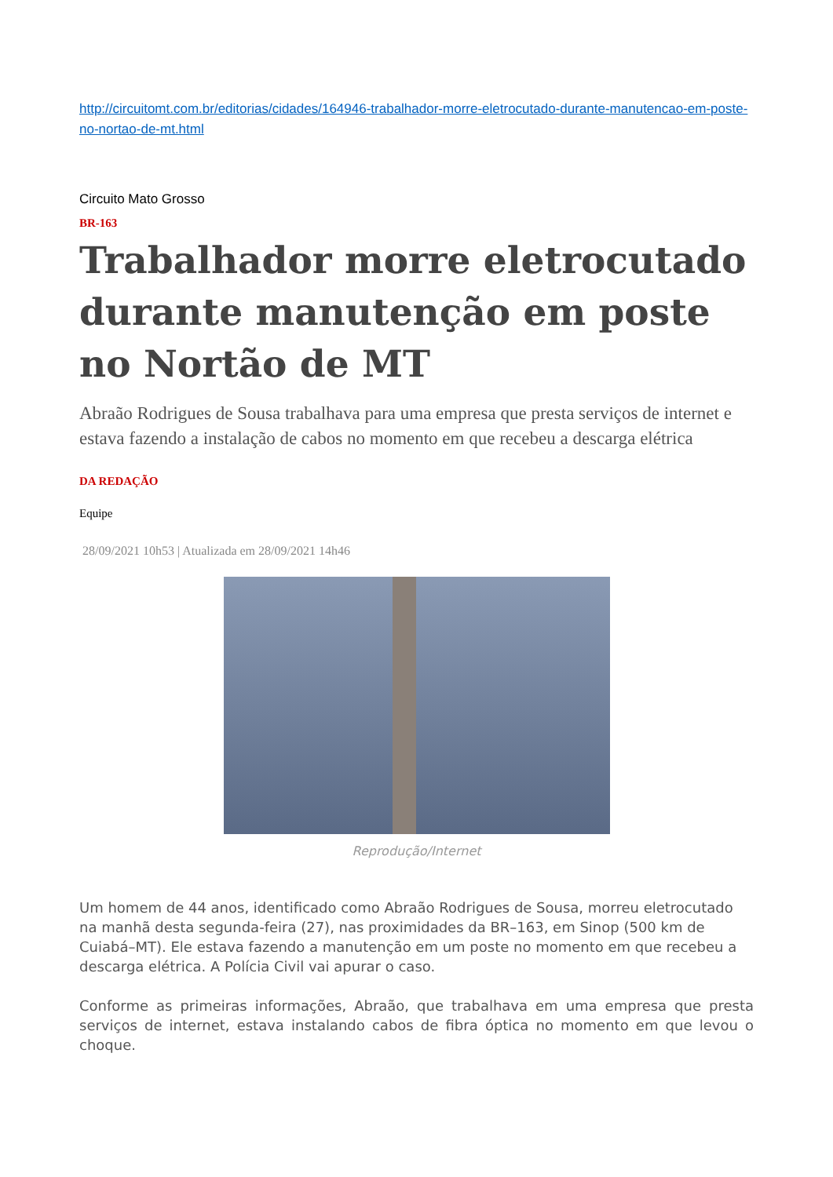http://circuitomt.com.br/editorias/cidades/164946-trabalhador-morre-eletrocutado-durante-manutencao-em-poste-no-nortao-de-mt.html
Circuito Mato Grosso
BR-163
Trabalhador morre eletrocutado durante manutenção em poste no Nortão de MT
Abraão Rodrigues de Sousa trabalhava para uma empresa que presta serviços de internet e estava fazendo a instalação de cabos no momento em que recebeu a descarga elétrica
DA REDAÇÃO
Equipe
28/09/2021 10h53 | Atualizada em 28/09/2021 14h46
Reprodução/Internet
Um homem de 44 anos, identificado como Abraão Rodrigues de Sousa, morreu eletrocutado na manhã desta segunda-feira (27), nas proximidades da BR–163, em Sinop (500 km de Cuiabá–MT). Ele estava fazendo a manutenção em um poste no momento em que recebeu a descarga elétrica. A Polícia Civil vai apurar o caso.
Conforme as primeiras informações, Abraão, que trabalhava em uma empresa que presta serviços de internet, estava instalando cabos de fibra óptica no momento em que levou o choque.